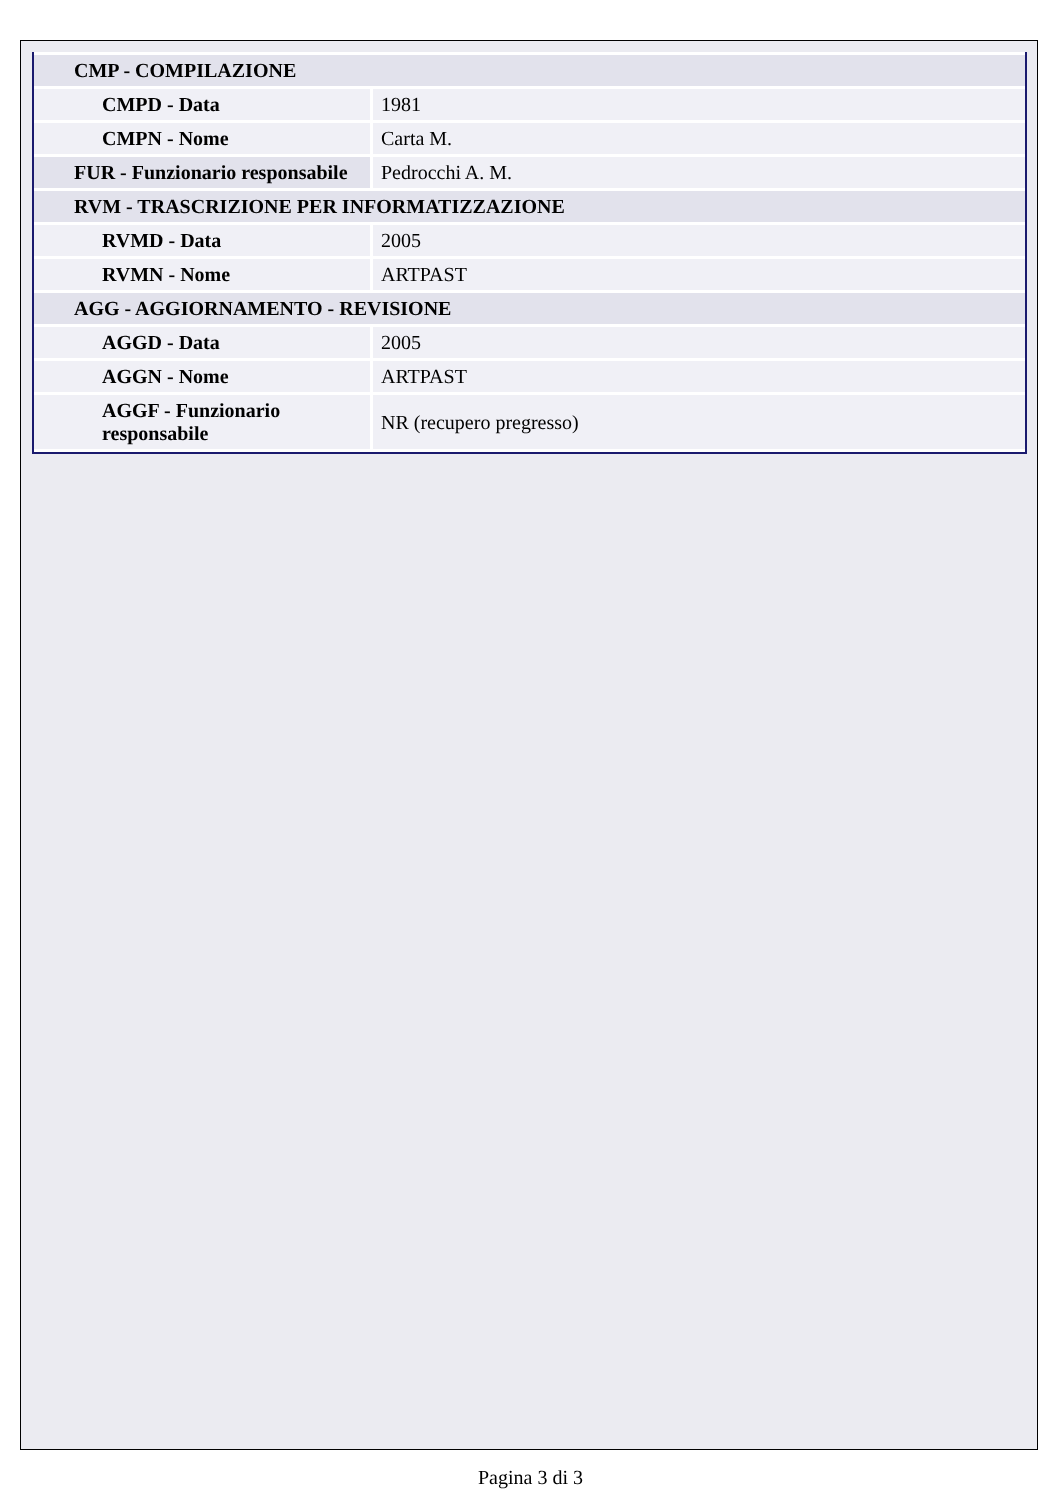| CMP - COMPILAZIONE | |
| CMPD - Data | 1981 |
| CMPN - Nome | Carta M. |
| FUR - Funzionario responsabile | Pedrocchi A. M. |
| RVM - TRASCRIZIONE PER INFORMATIZZAZIONE | |
| RVMD - Data | 2005 |
| RVMN - Nome | ARTPAST |
| AGG - AGGIORNAMENTO - REVISIONE | |
| AGGD - Data | 2005 |
| AGGN - Nome | ARTPAST |
| AGGF - Funzionario responsabile | NR (recupero pregresso) |
Pagina 3 di 3